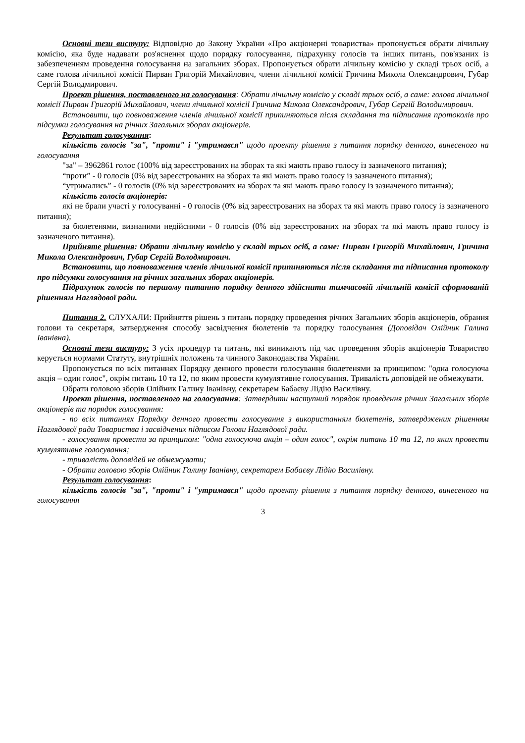Основні тези виступу: Відповідно до Закону України «Про акціонерні товариства» пропонується обрати лічильну комісію, яка буде надавати роз'яснення щодо порядку голосування, підрахунку голосів та інших питань, пов'язаних із забезпеченням проведення голосування на загальних зборах. Пропонується обрати лічильну комісію у складі трьох осіб, а саме голова лічильної комісії Пирван Григорій Михайлович, члени лічильної комісії Гричина Микола Олександрович, Губар Сергій Володмирович.
Проект рішення, поставленого на голосування: Обрати лічильну комісію у складі трьох осіб, а саме: голова лічильної комісії Пирван Григорій Михайлович, члени лічильної комісії Гричина Микола Олександрович, Губар Сергій Володимирович.
Встановити, що повноваження членів лічильної комісії припиняються після складання та підписання протоколів про підсумки голосування на річних Загальних зборах акціонерів.
Результат голосування:
кількість голосів "за", "проти" і "утримався" щодо проекту рішення з питання порядку денного, винесеного на голосування
"за" – 3962861 голос (100% від зареєстрованих на зборах та які мають право голосу із зазначеного питання);
“проти” - 0 голосів (0% від зареєстрованих на зборах та які мають право голосу із зазначеного питання);
“утримались” - 0 голосів (0% від зареєстрованих на зборах та які мають право голосу із зазначеного питання);
кількість голосів акціонерів:
які не брали участі у голосуванні - 0 голосів (0% від зареєстрованих на зборах та які мають право голосу із зазначеного питання);
за бюлетенями, визнаними недійсними - 0 голосів (0% від зареєстрованих на зборах та які мають право голосу із зазначеного питання).
Прийняте рішення: Обрати лічильну комісію у складі трьох осіб, а саме: Пирван Григорій Михайлович, Гричина Микола Олександрович, Губар Сергій Володмирович.
Встановити, що повноваження членів лічильної комісії припиняються після складання та підписання протоколу про підсумки голосування на річних загальних зборах акціонерів.
Підрахунок голосів по першому питанню порядку денного здійснити тимчасовій лічильній комісії сформованій рішенням Наглядової ради.
Питання 2. СЛУХАЛИ: Прийняття рішень з питань порядку проведення річних Загальних зборів акціонерів, обрання голови та секретаря, затвердження способу засвідчення бюлетенів та порядку голосування (Доповідач Олійник Галина Іванівна).
Основні тези виступу: З усіх процедур та питань, які виникають під час проведення зборів акціонерів Товариство керується нормами Статуту, внутрішніх положень та чинного Законодавства України.
Пропонується по всіх питаннях Порядку денного провести голосування бюлетенями за принципом: "одна голосуюча акція – один голос", окрім питань 10 та 12, по яким провести кумулятивне голосування. Тривалість доповідей не обмежувати.
Обрати головою зборів Олійник Галину Іванівну, секретарем Бабаєву Лідію Василівну.
Проект рішення, поставленого на голосування: Затвердити наступний порядок проведення річних Загальних зборів акціонерів та порядок голосування:
- по всіх питаннях Порядку денного провести голосування з використанням бюлетенів, затверджених рішенням Наглядової ради Товариства і засвідчених підписом Голови Наглядової ради.
- голосування провести за принципом: "одна голосуюча акція – один голос", окрім питань 10 та 12, по яких провести кумулятивне голосування;
- тривалість доповідей не обмежувати;
- Обрати головою зборів Олійник Галину Іванівну, секретарем Бабаєву Лідію Василівну.
Результат голосування:
кількість голосів "за", "проти" і "утримався" щодо проекту рішення з питання порядку денного, винесеного на голосування
3